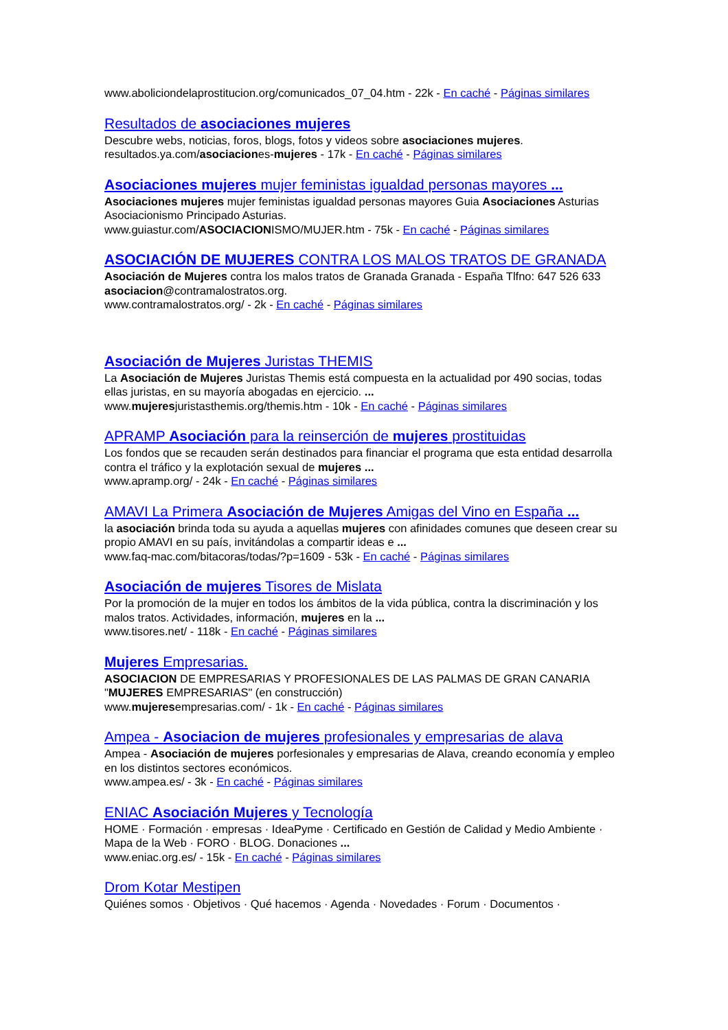www.aboliciondelaprostitucion.org/comunicados_07_04.htm - 22k - En caché - Páginas similares
Resultados de asociaciones mujeres
Descubre webs, noticias, foros, blogs, fotos y videos sobre asociaciones mujeres.
resultados.ya.com/asociaciones-mujeres - 17k - En caché - Páginas similares
Asociaciones mujeres mujer feministas igualdad personas mayores ...
Asociaciones mujeres mujer feministas igualdad personas mayores Guia Asociaciones Asturias Asociacionismo Principado Asturias.
www.guiastur.com/ASOCIACIONISMO/MUJER.htm - 75k - En caché - Páginas similares
ASOCIACIÓN DE MUJERES CONTRA LOS MALOS TRATOS DE GRANADA
Asociación de Mujeres contra los malos tratos de Granada Granada - España Tlfno: 647 526 633 asociacion@contramalostratos.org.
www.contramalostratos.org/ - 2k - En caché - Páginas similares
Asociación de Mujeres Juristas THEMIS
La Asociación de Mujeres Juristas Themis está compuesta en la actualidad por 490 socias, todas ellas juristas, en su mayoría abogadas en ejercicio. ...
www.mujeresjuristasthemis.org/themis.htm - 10k - En caché - Páginas similares
APRAMP Asociación para la reinserción de mujeres prostituidas
Los fondos que se recauden serán destinados para financiar el programa que esta entidad desarrolla contra el tráfico y la explotación sexual de mujeres ...
www.apramp.org/ - 24k - En caché - Páginas similares
AMAVI La Primera Asociación de Mujeres Amigas del Vino en España ...
la asociación brinda toda su ayuda a aquellas mujeres con afinidades comunes que deseen crear su propio AMAVI en su país, invitándolas a compartir ideas e ...
www.faq-mac.com/bitacoras/todas/?p=1609 - 53k - En caché - Páginas similares
Asociación de mujeres Tisores de Mislata
Por la promoción de la mujer en todos los ámbitos de la vida pública, contra la discriminación y los malos tratos. Actividades, información, mujeres en la ...
www.tisores.net/ - 118k - En caché - Páginas similares
Mujeres Empresarias.
ASOCIACION DE EMPRESARIAS Y PROFESIONALES DE LAS PALMAS DE GRAN CANARIA "MUJERES EMPRESARIAS" (en construcción)
www.mujeresempresarias.com/ - 1k - En caché - Páginas similares
Ampea - Asociacion de mujeres profesionales y empresarias de alava
Ampea - Asociación de mujeres porfesionales y empresarias de Alava, creando economía y empleo en los distintos sectores económicos.
www.ampea.es/ - 3k - En caché - Páginas similares
ENIAC Asociación Mujeres y Tecnología
HOME · Formación · empresas · IdeaPyme · Certificado en Gestión de Calidad y Medio Ambiente · Mapa de la Web · FORO · BLOG. Donaciones ...
www.eniac.org.es/ - 15k - En caché - Páginas similares
Drom Kotar Mestipen
Quiénes somos · Objetivos · Qué hacemos · Agenda · Novedades · Forum · Documentos ·